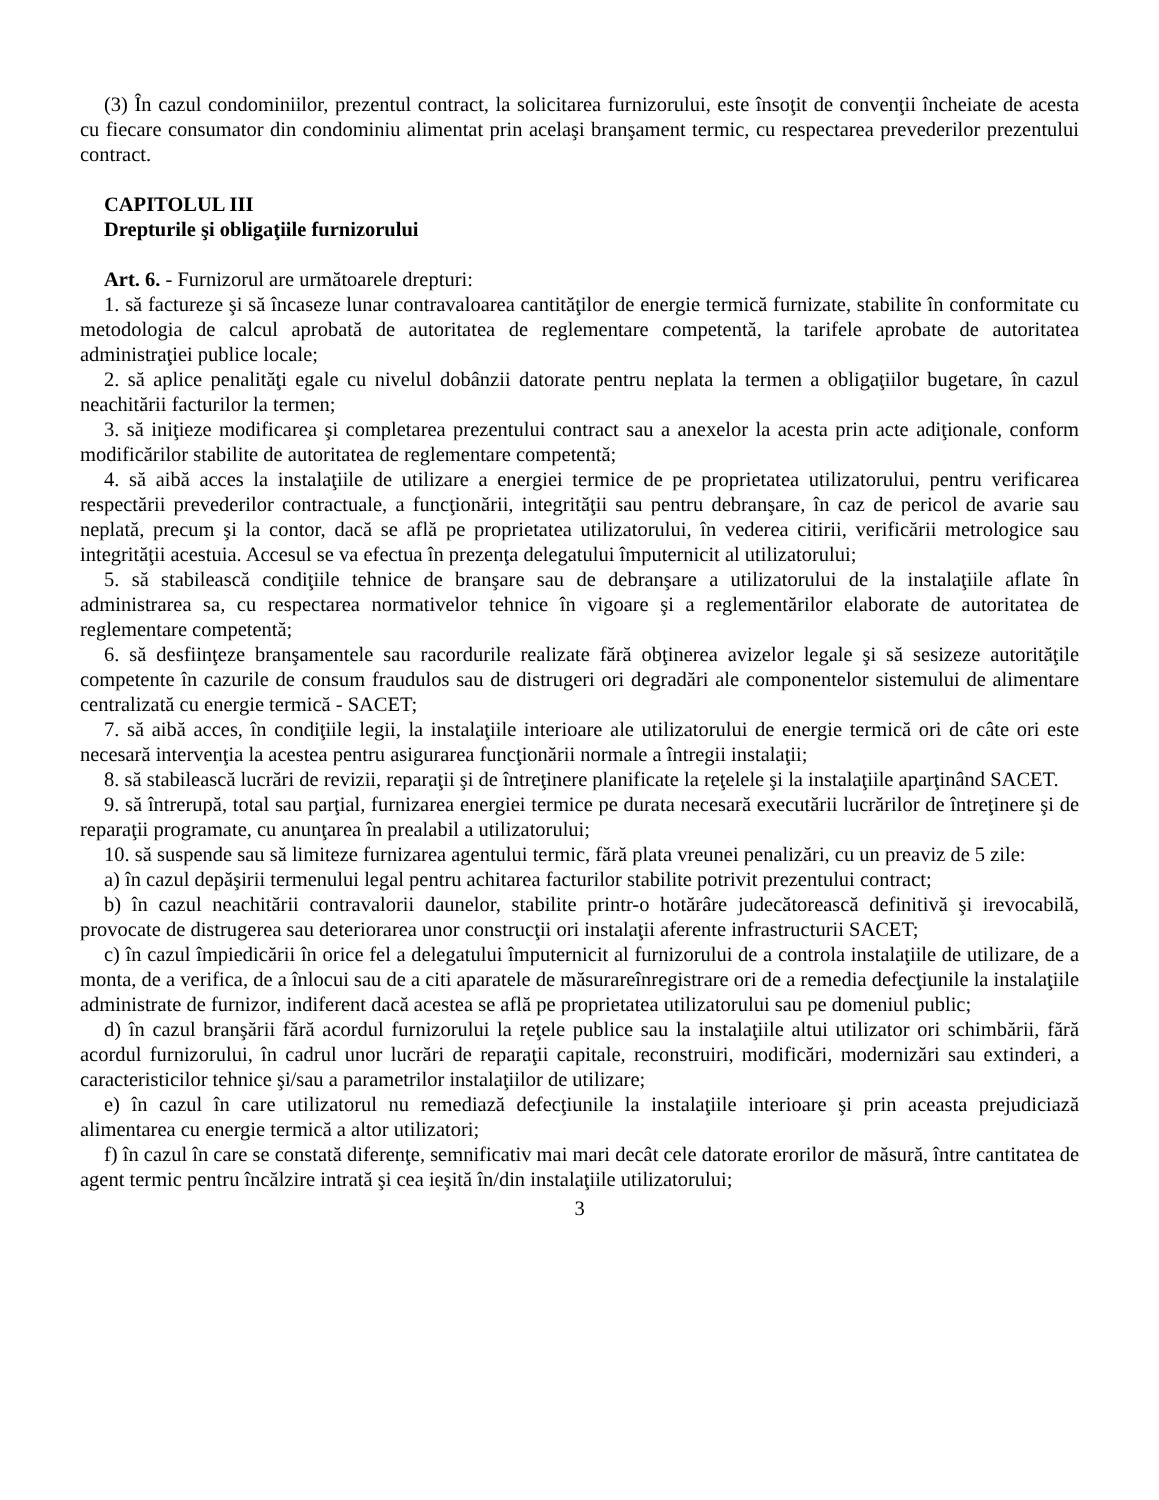(3) În cazul condominiilor, prezentul contract, la solicitarea furnizorului, este însoţit de convenţii încheiate de acesta cu fiecare consumator din condominiu alimentat prin acelaşi branşament termic, cu respectarea prevederilor prezentului contract.
CAPITOLUL III
Drepturile şi obligaţiile furnizorului
Art. 6. - Furnizorul are următoarele drepturi:
1. să factureze şi să încaseze lunar contravaloarea cantităţilor de energie termică furnizate, stabilite în conformitate cu metodologia de calcul aprobată de autoritatea de reglementare competentă, la tarifele aprobate de autoritatea administraţiei publice locale;
2. să aplice penalităţi egale cu nivelul dobânzii datorate pentru neplata la termen a obligaţiilor bugetare, în cazul neachitării facturilor la termen;
3. să iniţieze modificarea şi completarea prezentului contract sau a anexelor la acesta prin acte adiţionale, conform modificărilor stabilite de autoritatea de reglementare competentă;
4. să aibă acces la instalaţiile de utilizare a energiei termice de pe proprietatea utilizatorului, pentru verificarea respectării prevederilor contractuale, a funcţionării, integrităţii sau pentru debranşare, în caz de pericol de avarie sau neplată, precum şi la contor, dacă se află pe proprietatea utilizatorului, în vederea citirii, verificării metrologice sau integrităţii acestuia. Accesul se va efectua în prezenţa delegatului împuternicit al utilizatorului;
5. să stabilească condiţiile tehnice de branşare sau de debranşare a utilizatorului de la instalaţiile aflate în administrarea sa, cu respectarea normativelor tehnice în vigoare şi a reglementărilor elaborate de autoritatea de reglementare competentă;
6. să desfiinţeze branşamentele sau racordurile realizate fără obţinerea avizelor legale şi să sesizeze autorităţile competente în cazurile de consum fraudulos sau de distrugeri ori degradări ale componentelor sistemului de alimentare centralizată cu energie termică - SACET;
7. să aibă acces, în condiţiile legii, la instalaţiile interioare ale utilizatorului de energie termică ori de câte ori este necesară intervenţia la acestea pentru asigurarea funcţionării normale a întregii instalaţii;
8. să stabilească lucrări de revizii, reparaţii şi de întreţinere planificate la reţelele şi la instalaţiile aparţinând SACET.
9. să întrerupă, total sau parţial, furnizarea energiei termice pe durata necesară executării lucrărilor de întreţinere şi de reparaţii programate, cu anunţarea în prealabil a utilizatorului;
10. să suspende sau să limiteze furnizarea agentului termic, fără plata vreunei penalizări, cu un preaviz de 5 zile:
a) în cazul depăşirii termenului legal pentru achitarea facturilor stabilite potrivit prezentului contract;
b) în cazul neachitării contravalorii daunelor, stabilite printr-o hotărâre judecătorească definitivă şi irevocabilă, provocate de distrugerea sau deteriorarea unor construcţii ori instalaţii aferente infrastructurii SACET;
c) în cazul împiedicării în orice fel a delegatului împuternicit al furnizorului de a controla instalaţiile de utilizare, de a monta, de a verifica, de a înlocui sau de a citi aparatele de măsurareînregistrare ori de a remedia defecţiunile la instalaţiile administrate de furnizor, indiferent dacă acestea se află pe proprietatea utilizatorului sau pe domeniul public;
d) în cazul branşării fără acordul furnizorului la reţele publice sau la instalaţiile altui utilizator ori schimbării, fără acordul furnizorului, în cadrul unor lucrări de reparaţii capitale, reconstruiri, modificări, modernizări sau extinderi, a caracteristicilor tehnice şi/sau a parametrilor instalaţiilor de utilizare;
e) în cazul în care utilizatorul nu remediază defecţiunile la instalaţiile interioare şi prin aceasta prejudiciază alimentarea cu energie termică a altor utilizatori;
f) în cazul în care se constată diferenţe, semnificativ mai mari decât cele datorate erorilor de măsură, între cantitatea de agent termic pentru încălzire intrată şi cea ieşită în/din instalaţiile utilizatorului;
3